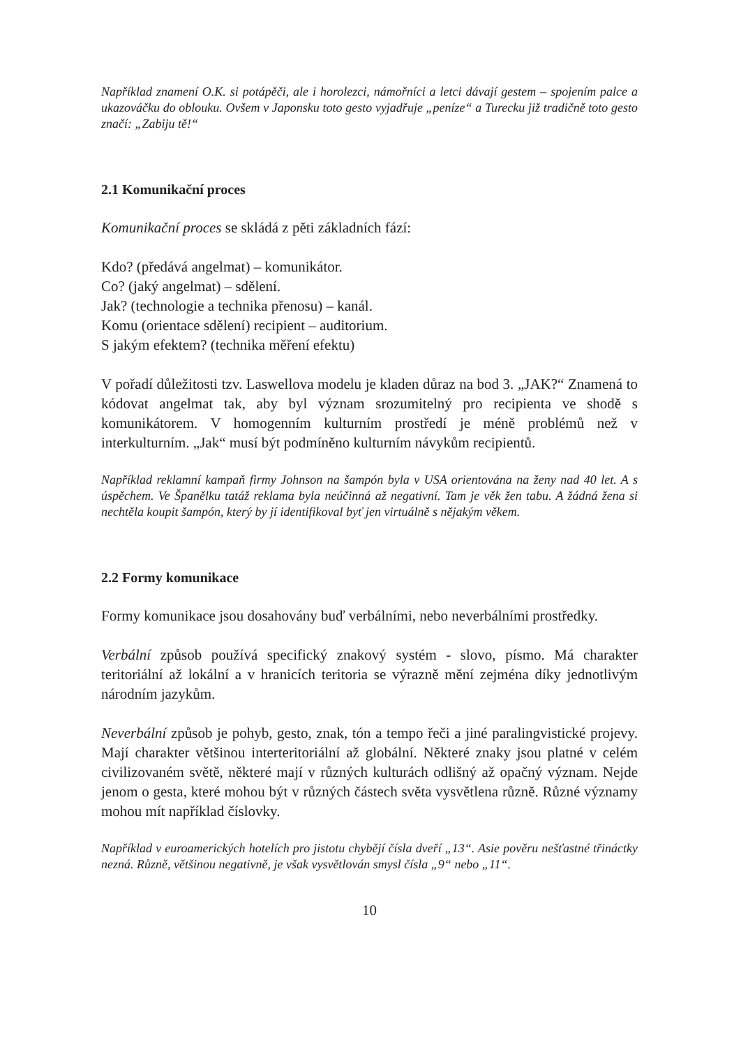Například znamení O.K. si potápěči, ale i horolezci, námořníci a letci dávají gestem – spojením palce a ukazováčku do oblouku. Ovšem v Japonsku toto gesto vyjadřuje „peníze“ a Turecku již tradičně toto gesto značí: „Zabiju tě!“
2.1 Komunikační proces
Komunikační proces se skládá z pěti základních fází:
Kdo? (předává angelmat) – komunikátor.
Co? (jaký angelmat) – sdělení.
Jak? (technologie a technika přenosu) – kanál.
Komu (orientace sdělení) recipient – auditorium.
S jakým efektem? (technika měření efektu)
V pořadí důležitosti tzv. Laswellova modelu je kladen důraz na bod 3. „JAK?“ Znamená to kódovat angelmat tak, aby byl význam srozumitelný pro recipienta ve shodě s komunikátorem. V homogenním kulturním prostředí je méně problémů než v interkulturním. „Jak“ musí být podmíněno kulturním návykům recipientů.
Například reklamní kampaň firmy Johnson na šampón byla v USA orientována na ženy nad 40 let. A s úspěchem. Ve Španělku tatáž reklama byla neúčinná až negativní. Tam je věk žen tabu. A žádná žena si nechtěla koupit šampón, který by jí identifikoval byť jen virtuálně s nějakým věkem.
2.2 Formy komunikace
Formy komunikace jsou dosahovány buď verbálními, nebo neverbálními prostředky.
Verbální způsob používá specifický znakový systém - slovo, písmo. Má charakter teritoriální až lokální a v hranicích teritoria se výrazně mění zejména díky jednotlivým národním jazykům.
Neverbální způsob je pohyb, gesto, znak, tón a tempo řeči a jiné paralingvistické projevy. Mají charakter většinou interteritoriální až globální. Některé znaky jsou platné v celém civilizovaném světě, některé mají v různých kulturách odlišný až opačný význam. Nejde jenom o gesta, které mohou být v různých částech světa vysvětlena různě. Různé významy mohou mít například číslovky.
Například v euroamerických hotelích pro jistotu chybějí čísla dveří „13“. Asie pověru nešťastné třináctky nezná. Různě, většinou negativně, je však vysvětlován smysl čísla „9“ nebo „11“.
10